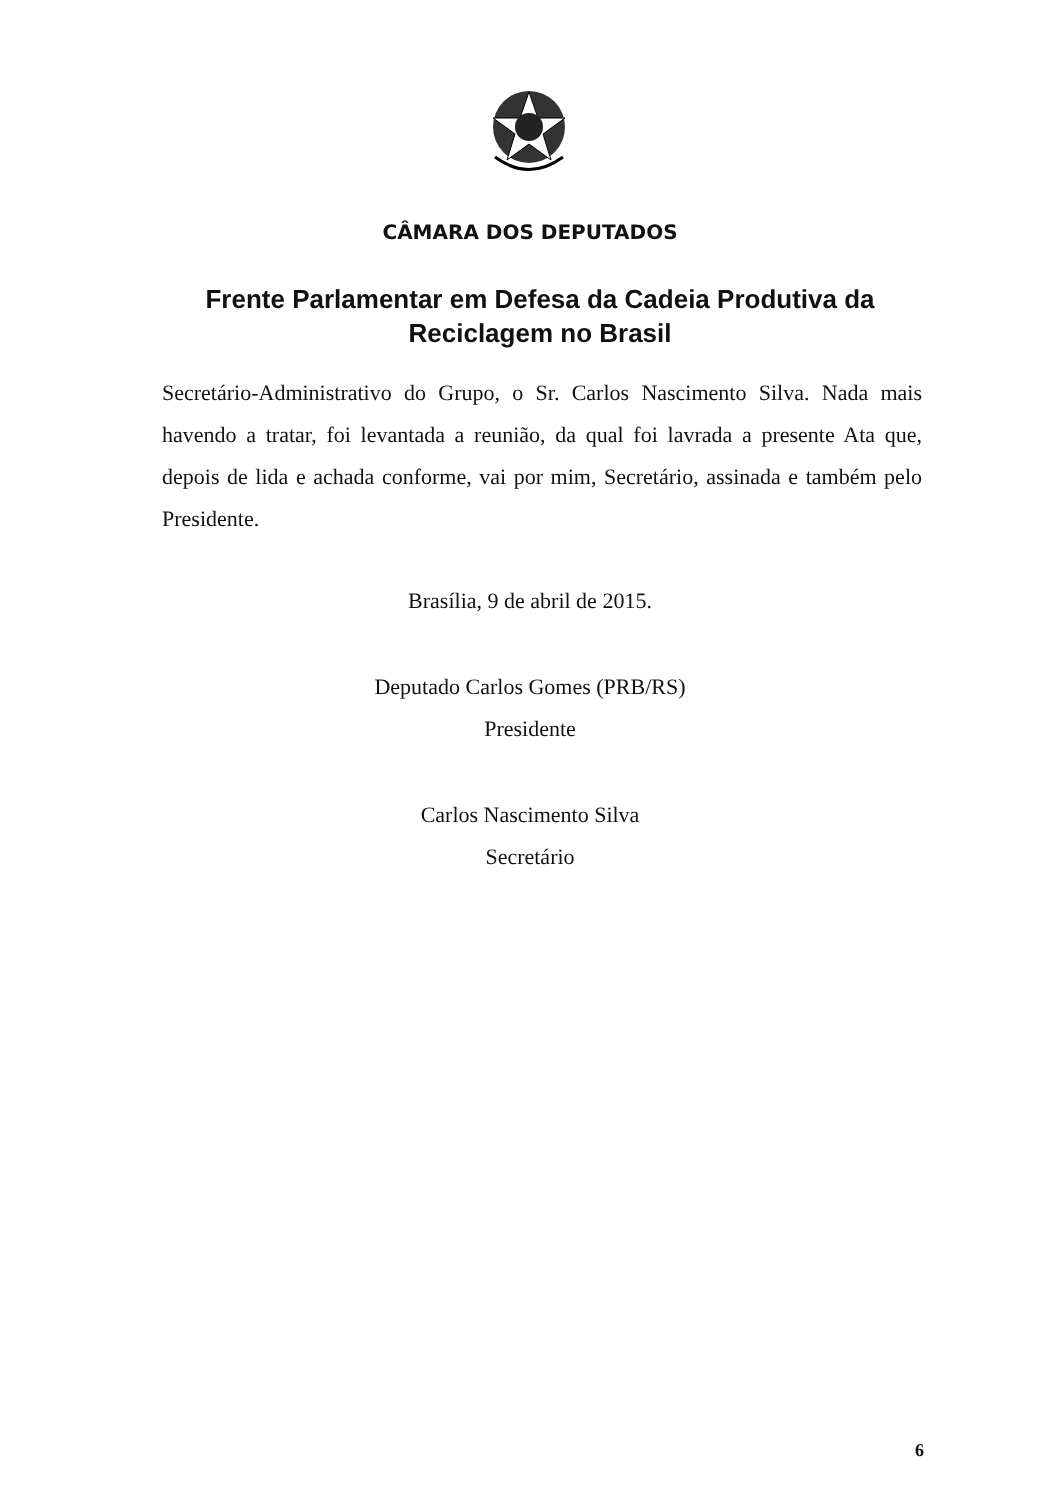CÂMARA DOS DEPUTADOS
Frente Parlamentar em Defesa da Cadeia Produtiva da Reciclagem no Brasil
Secretário-Administrativo do Grupo, o Sr. Carlos Nascimento Silva. Nada mais havendo a tratar, foi levantada a reunião, da qual foi lavrada a presente Ata que, depois de lida e achada conforme, vai por mim, Secretário, assinada e também pelo Presidente.
Brasília, 9 de abril de 2015.
Deputado Carlos Gomes (PRB/RS)
Presidente
Carlos Nascimento Silva
Secretário
6